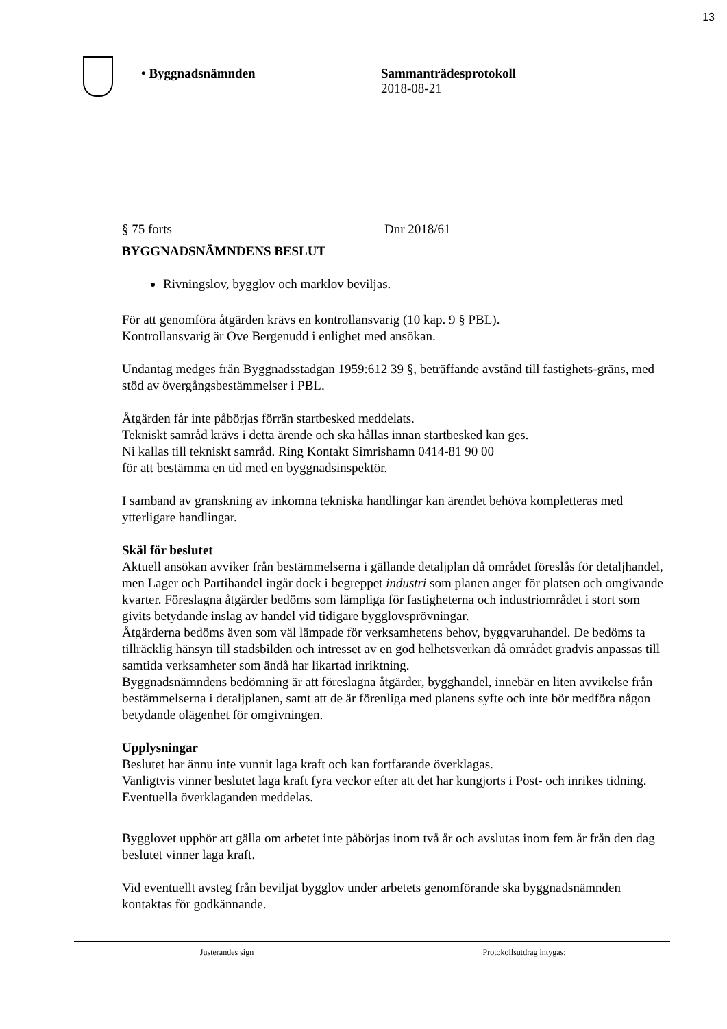13
• Byggnadsnämnden Sammanträdesprotokoll
2018-08-21
§ 75 forts Dnr 2018/61
BYGGNADSNÄMNDENS BESLUT
Rivningslov, bygglov och marklov beviljas.
För att genomföra åtgärden krävs en kontrollansvarig (10 kap. 9 § PBL).
Kontrollansvarig är Ove Bergenudd i enlighet med ansökan.
Undantag medges från Byggnadsstadgan 1959:612 39 §, beträffande avstånd till fastighets-gräns, med stöd av övergångsbestämmelser i PBL.
Åtgärden får inte påbörjas förrän startbesked meddelats.
Tekniskt samråd krävs i detta ärende och ska hållas innan startbesked kan ges.
Ni kallas till tekniskt samråd. Ring Kontakt Simrishamn 0414-81 90 00
för att bestämma en tid med en byggnadsinspektör.
I samband av granskning av inkomna tekniska handlingar kan ärendet behöva kompletteras med ytterligare handlingar.
Skäl för beslutet
Aktuell ansökan avviker från bestämmelserna i gällande detaljplan då området föreslås för detaljhandel, men Lager och Partihandel ingår dock i begreppet industri som planen anger för platsen och omgivande kvarter. Föreslagna åtgärder bedöms som lämpliga för fastigheterna och industriområdet i stort som givits betydande inslag av handel vid tidigare bygglovsprövningar.
Åtgärderna bedöms även som väl lämpade för verksamhetens behov, byggvaruhandel. De bedöms ta tillräcklig hänsyn till stadsbilden och intresset av en god helhetsverkan då området gradvis anpassas till samtida verksamheter som ändå har likartad inriktning.
Byggnadsnämndens bedömning är att föreslagna åtgärder, bygghandel, innebär en liten avvikelse från bestämmelserna i detaljplanen, samt att de är förenliga med planens syfte och inte bör medföra någon betydande olägenhet för omgivningen.
Upplysningar
Beslutet har ännu inte vunnit laga kraft och kan fortfarande överklagas.
Vanligtvis vinner beslutet laga kraft fyra veckor efter att det har kungjorts i Post- och inrikes tidning. Eventuella överklaganden meddelas.
Bygglovet upphör att gälla om arbetet inte påbörjas inom två år och avslutas inom fem år från den dag beslutet vinner laga kraft.
Vid eventuellt avsteg från beviljat bygglov under arbetets genomförande ska byggnadsnämnden kontaktas för godkännande.
Justerandes sign
Protokollsutdrag intygas: